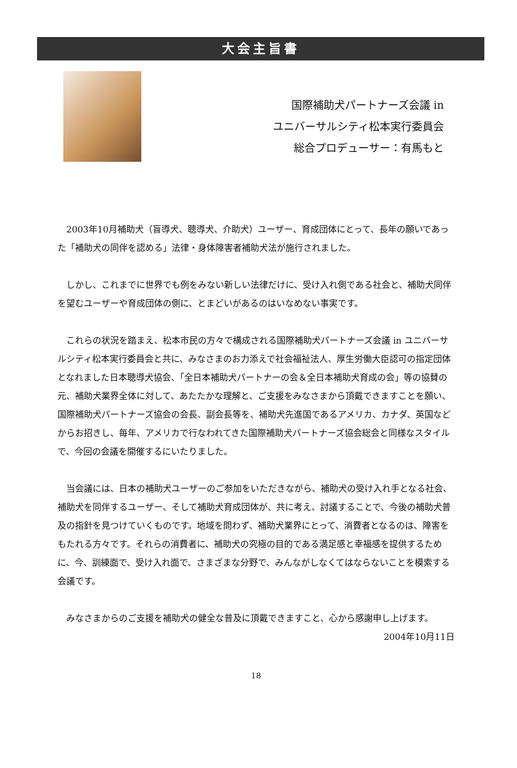大会主旨書
国際補助犬パートナーズ会議 in
ユニバーサルシティ松本実行委員会
総合プロデューサー：有馬もと
2003年10月補助犬（盲導犬、聴導犬、介助犬）ユーザー、育成団体にとって、長年の願いであった「補助犬の同伴を認める」法律・身体障害者補助犬法が施行されました。
しかし、これまでに世界でも例をみない新しい法律だけに、受け入れ側である社会と、補助犬同伴を望むユーザーや育成団体の側に、とまどいがあるのはいなめない事実です。
これらの状況を踏まえ、松本市民の方々で構成される国際補助犬パートナーズ会議 in ユニバーサルシティ松本実行委員会と共に、みなさまのお力添えで社会福祉法人、厚生労働大臣認可の指定団体となれました日本聴導犬協会、「全日本補助犬パートナーの会＆全日本補助犬育成の会」等の協賛の元、補助犬業界全体に対して、あたたかな理解と、ご支援をみなさまから頂戴できますことを願い、国際補助犬パートナーズ協会の会長、副会長等を、補助犬先進国であるアメリカ、カナダ、英国などからお招きし、毎年、アメリカで行なわれてきた国際補助犬パートナーズ協会総会と同様なスタイルで、今回の会議を開催するにいたりました。
当会議には、日本の補助犬ユーザーのご参加をいただきながら、補助犬の受け入れ手となる社会、補助犬を同伴するユーザー、そして補助犬育成団体が、共に考え、討議することで、今後の補助犬普及の指針を見つけていくものです。地域を問わず、補助犬業界にとって、消費者となるのは、障害をもたれる方々です。それらの消費者に、補助犬の究極の目的である満足感と幸福感を提供するために、今、訓練面で、受け入れ面で、さまざまな分野で、みんながしなくてはならないことを模索する会議です。
みなさまからのご支援を補助犬の健全な普及に頂戴できますこと、心から感謝申し上げます。
2004年10月11日
18